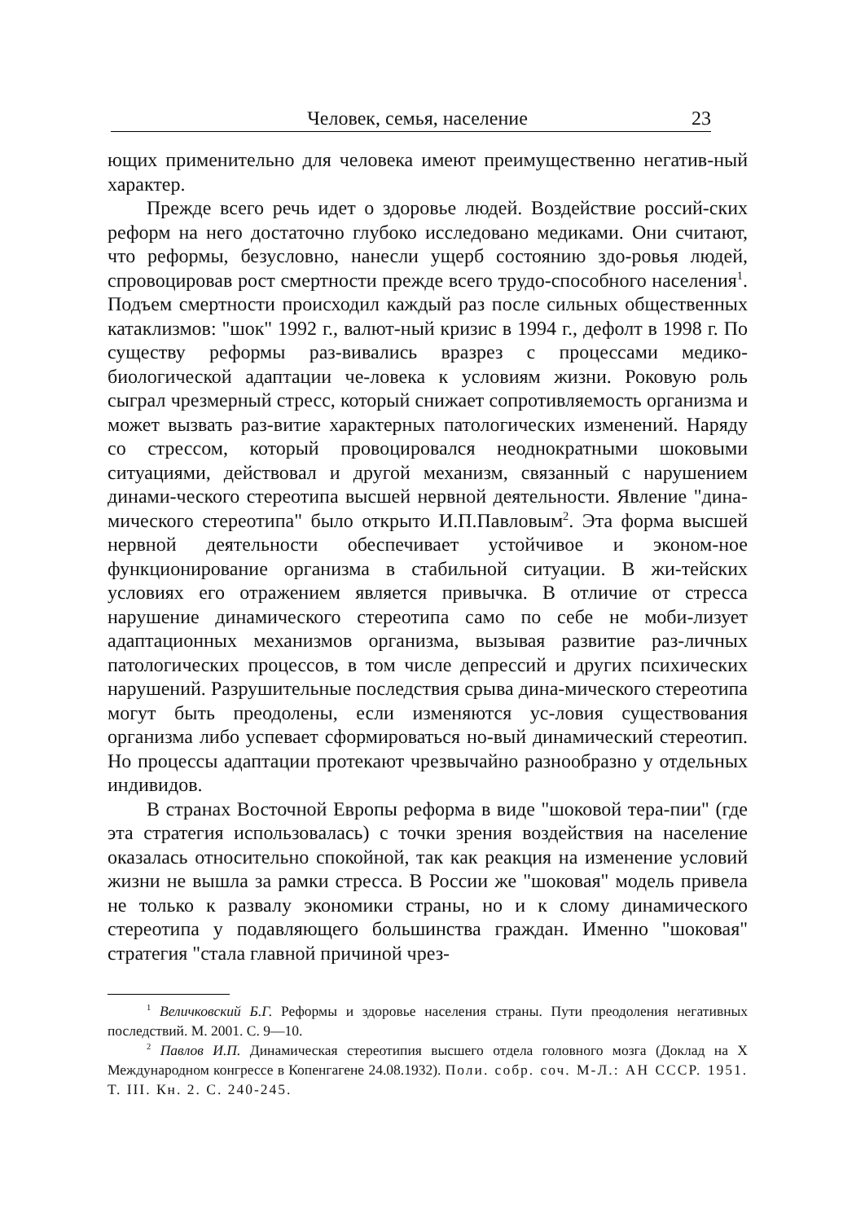Человек, семья, население 23
ющих применительно для человека имеют преимущественно негатив-ный характер.
Прежде всего речь идет о здоровье людей. Воздействие россий-ских реформ на него достаточно глубоко исследовано медиками. Они считают, что реформы, безусловно, нанесли ущерб состоянию здо-ровья людей, спровоцировав рост смертности прежде всего трудо-способного населения<sup>1</sup>. Подъем смертности происходил каждый раз после сильных общественных катаклизмов: "шок" 1992 г., валют-ный кризис в 1994 г., дефолт в 1998 г. По существу реформы раз-вивались вразрез с процессами медико-биологической адаптации че-ловека к условиям жизни. Роковую роль сыграл чрезмерный стресс, который снижает сопротивляемость организма и может вызвать раз-витие характерных патологических изменений. Наряду со стрессом, который провоцировался неоднократными шоковыми ситуациями, действовал и другой механизм, связанный с нарушением динами-ческого стереотипа высшей нервной деятельности. Явление "дина-мического стереотипа" было открыто И.П.Павловым<sup>2</sup>. Эта форма высшей нервной деятельности обеспечивает устойчивое и эконом-ное функционирование организма в стабильной ситуации. В жи-тейских условиях его отражением является привычка. В отличие от стресса нарушение динамического стереотипа само по себе не моби-лизует адаптационных механизмов организма, вызывая развитие раз-личных патологических процессов, в том числе депрессий и других психических нарушений. Разрушительные последствия срыва дина-мического стереотипа могут быть преодолены, если изменяются ус-ловия существования организма либо успевает сформироваться но-вый динамический стереотип. Но процессы адаптации протекают чрезвычайно разнообразно у отдельных индивидов.
В странах Восточной Европы реформа в виде "шоковой тера-пии" (где эта стратегия использовалась) с точки зрения воздействия на население оказалась относительно спокойной, так как реакция на изменение условий жизни не вышла за рамки стресса. В России же "шоковая" модель привела не только к развалу экономики страны, но и к слому динамического стереотипа у подавляющего большинства граждан. Именно "шоковая" стратегия "стала главной причиной чрез-
<sup>1</sup> Величковский Б.Г. Реформы и здоровье населения страны. Пути преодоления негативных последствий. М. 2001. С. 9—10.
<sup>2</sup> Павлов И.П. Динамическая стереотипия высшего отдела головного мозга (Доклад на X Международном конгрессе в Копенгагене 24.08.1932). Поли. собр. соч. М-Л.: АН СССР. 1951. Т. III. Кн. 2. С. 240-245.